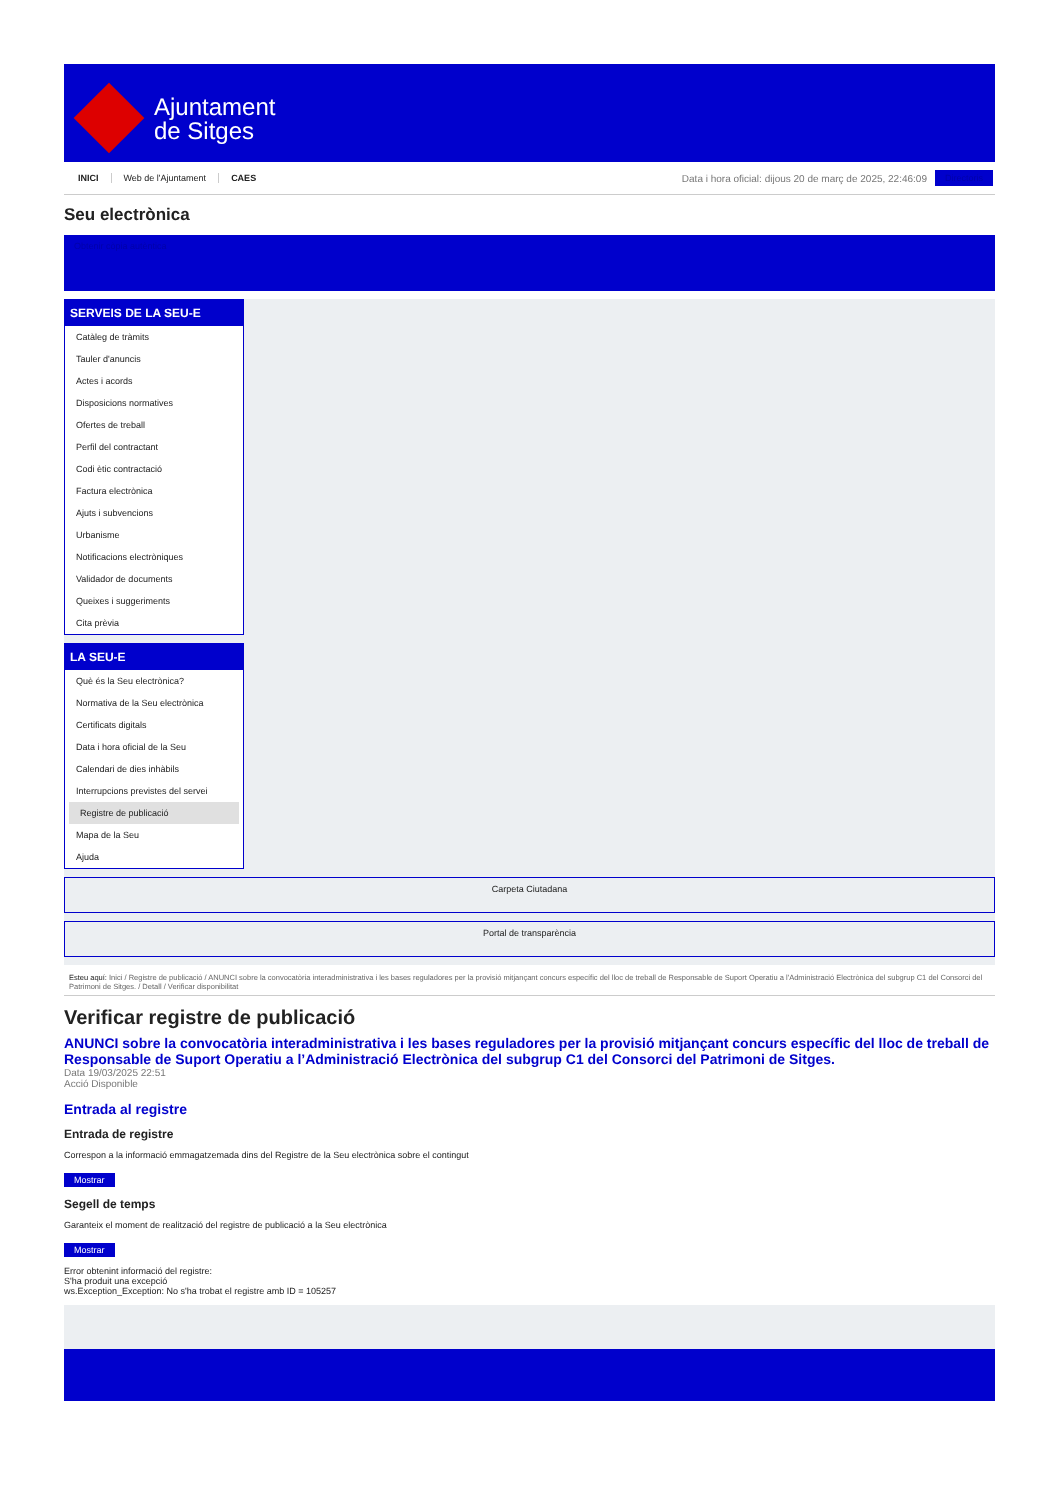Ajuntament
de Sitges
INICI Web de l'Ajuntament CAES
Data i hora oficial: dijous 20 de març de 2025, 22:46:09
Directoris
Seu electrònica
Obtenir còpia autèntica
SERVEIS DE LA SEU-E
Catàleg de tràmits
Tauler d'anuncis
Actes i acords
Disposicions normatives
Ofertes de treball
Perfil del contractant
Codi ètic contractació
Factura electrònica
Ajuts i subvencions
Urbanisme
Notificacions electròniques
Validador de documents
Queixes i suggeriments
Cita prèvia
LA SEU-E
Què és la Seu electrònica?
Normativa de la Seu electrònica
Certificats digitals
Data i hora oficial de la Seu
Calendari de dies inhàbils
Interrupcions previstes del servei
Registre de publicació
Mapa de la Seu
Ajuda
Carpeta Ciutadana
Portal de transparència
Esteu aquí: Inici / Registre de publicació / ANUNCI sobre la convocatòria interadministrativa i les bases reguladores per la provisió mitjançant concurs específic del lloc de treball de Responsable de Suport Operatiu a l'Administració Electrònica del subgrup C1 del Consorci del Patrimoni de Sitges. / Detall / Verificar disponibilitat
Verificar registre de publicació
ANUNCI sobre la convocatòria interadministrativa i les bases reguladores per la provisió mitjançant concurs específic del lloc de treball de Responsable de Suport Operatiu a l’Administració Electrònica del subgrup C1 del Consorci del Patrimoni de Sitges.
Data 19/03/2025 22:51
Acció Disponible
Entrada al registre
Entrada de registre
Correspon a la informació emmagatzemada dins del Registre de la Seu electrònica sobre el contingut
Mostrar
Segell de temps
Garanteix el moment de realització del registre de publicació a la Seu electrònica
Mostrar
Error obtenint informació del registre:
S'ha produit una excepció
ws.Exception_Exception: No s'ha trobat el registre amb ID = 105257